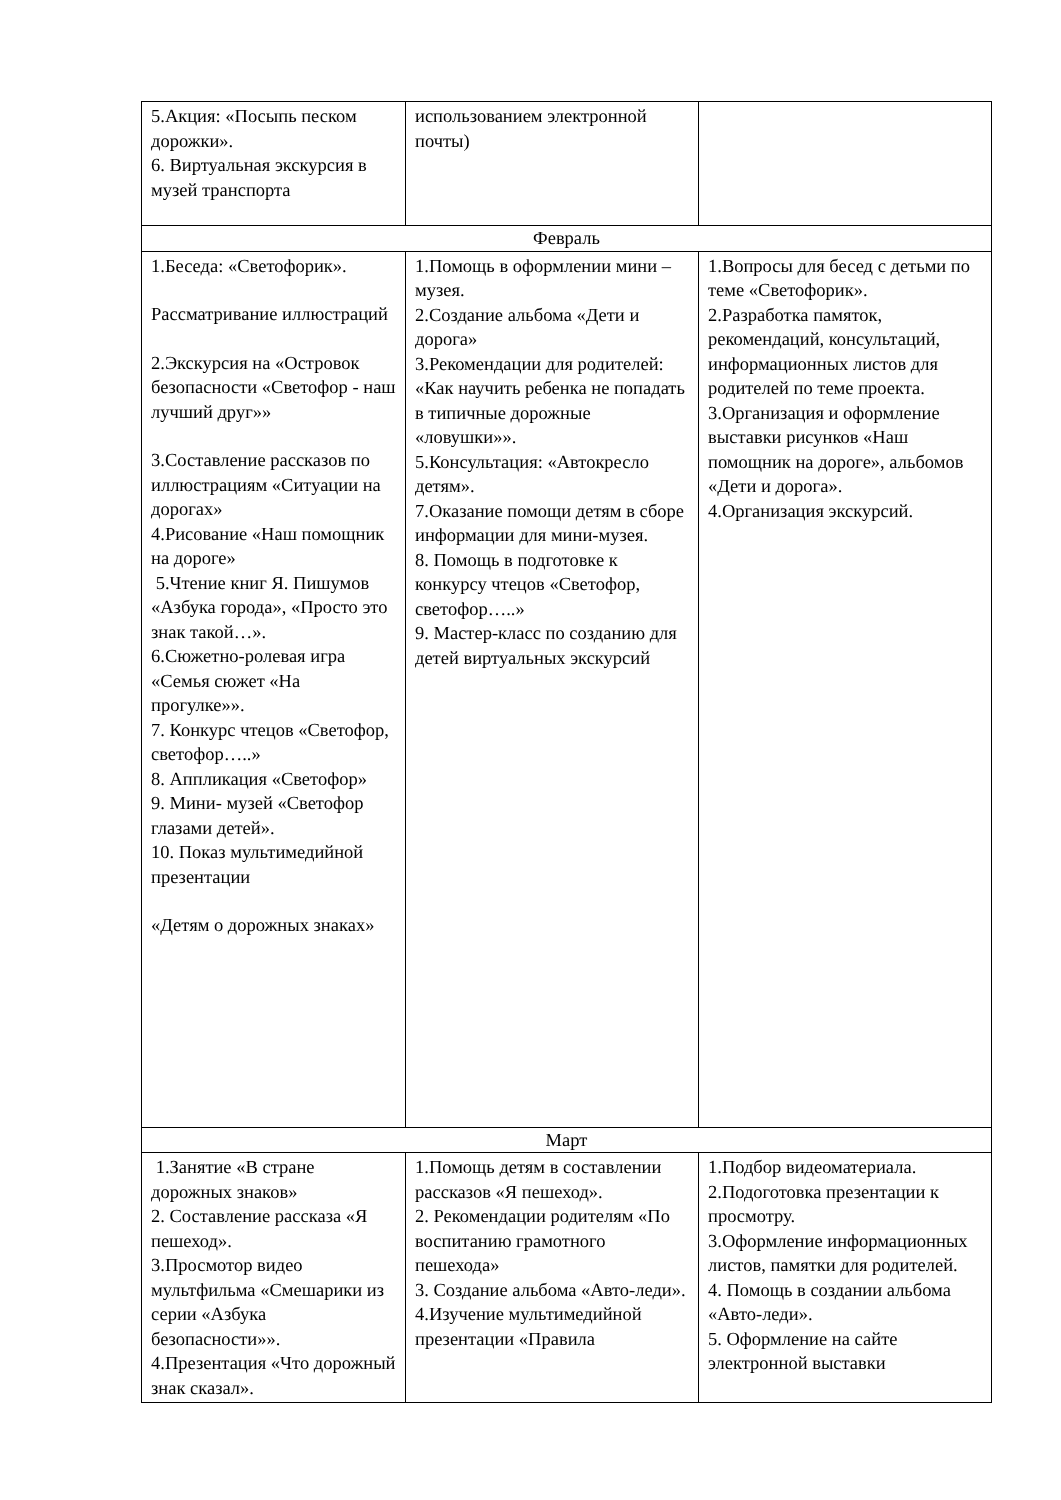| 5.Акция: «Посыпь песком дорожки». 6. Виртуальная экскурсия в музей транспорта | использованием электронной почты) | |
| Февраль | | |
| 1.Беседа: «Светофорик». Рассматривание иллюстраций 2.Экскурсия на «Островок безопасности «Светофор - наш лучший друг»» 3.Составление рассказов по иллюстрациям «Ситуации на дорогах» 4.Рисование «Наш помощник на дороге» 5.Чтение книг Я. Пишумов «Азбука города», «Просто это знак такой…». 6.Сюжетно-ролевая игра «Семья сюжет «На прогулке»». 7. Конкурс чтецов «Светофор, светофор…..» 8. Аппликация «Светофор» 9. Мини- музей «Светофор глазами детей». 10. Показ мультимедийной презентации «Детям о дорожных знаках» | 1.Помощь в оформлении мини – музея. 2.Создание альбома «Дети и дорога» 3.Рекомендации для родителей: «Как научить ребенка не попадать в типичные дорожные «ловушки»». 5.Консультация: «Автокресло детям». 7.Оказание помощи детям в сборе информации для мини-музея. 8. Помощь в подготовке к конкурсу чтецов «Светофор, светофор…..» 9. Мастер-класс по созданию для детей виртуальных экскурсий | 1.Вопросы для бесед с детьми по теме «Светофорик». 2.Разработка памяток, рекомендаций, консультаций, информационных листов для родителей по теме проекта. 3.Организация и оформление выставки рисунков «Наш помощник на дороге», альбомов «Дети и дорога». 4.Организация экскурсий. |
| Март | | |
| 1.Занятие «В стране дорожных знаков» 2. Составление рассказа «Я пешеход». 3.Просмотор видео мультфильма «Смешарики из серии «Азбука безопасности»». 4.Презентация «Что дорожный знак сказал». | 1.Помощь детям в составлении рассказов «Я пешеход». 2. Рекомендации родителям «По воспитанию грамотного пешехода» 3. Создание альбома «Авто-леди». 4.Изучение мультимедийной презентации «Правила | 1.Подбор видеоматериала. 2.Подоготовка презентации к просмотру. 3.Оформление информационных листов, памятки для родителей. 4. Помощь в создании альбома «Авто-леди». 5. Оформление на сайте электронной выставки |